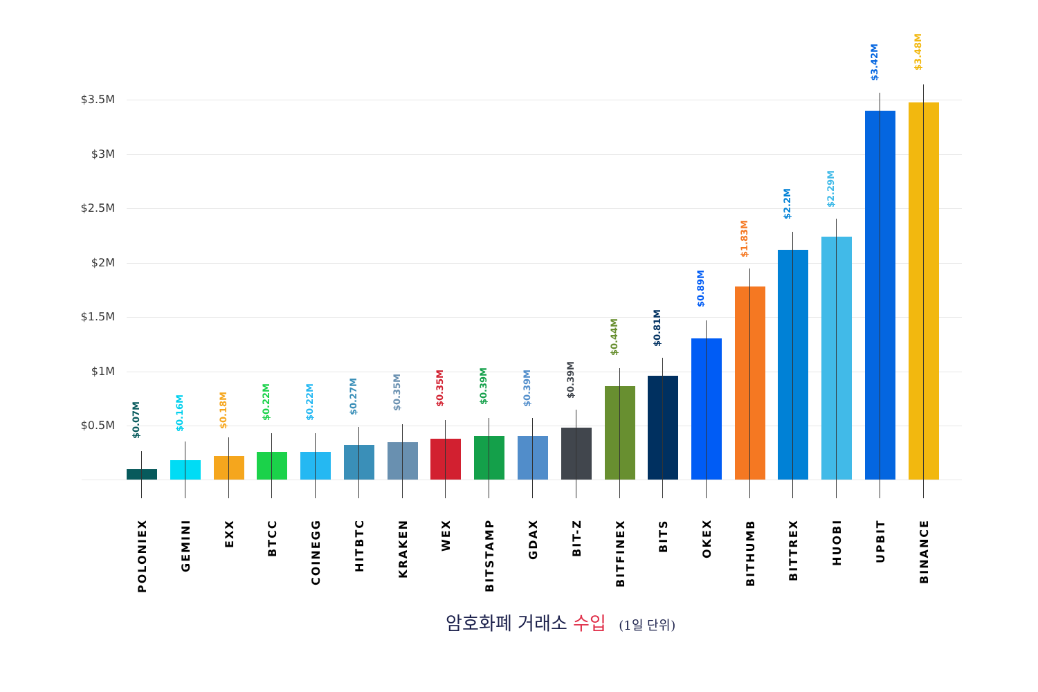$3.5M
$3M
$2.5M
$2M
$1.5M
$1M
$0.5M
$0.07M
POLONIEX
$0.16M
GEMINI
$0.18M
EXX
$0.22M
BTCC
$0.22M
COINEGG
$0.27M
HITBTC
$0.35M
KRAKEN
$0.35M
WEX
$0.39M
BITSTAMP
$0.39M
GDAX
$0.39M
BIT-Z
$0.44M
BITFINEX
$0.81M
BITS
$0.89M
OKEX
$1.83M
BITHUMB
$2.2M
BITTREX
$2.29M
HUOBI
$3.42M
UPBIT
$3.48M
BINANCE
암호화폐 거래소 수입 (1일 단위)